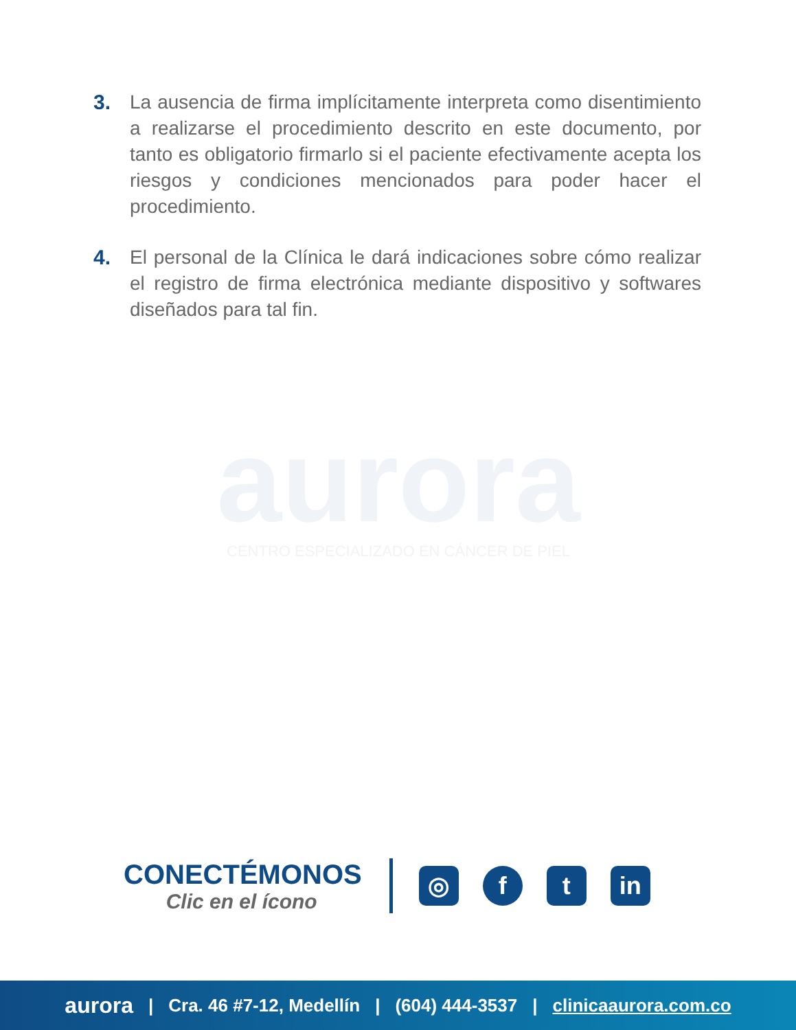3. La ausencia de firma implícitamente interpreta como disentimiento a realizarse el procedimiento descrito en este documento, por tanto es obligatorio firmarlo si el paciente efectivamente acepta los riesgos y condiciones mencionados para poder hacer el procedimiento.
4. El personal de la Clínica le dará indicaciones sobre cómo realizar el registro de firma electrónica mediante dispositivo y softwares diseñados para tal fin.
aurora
CENTRO ESPECIALIZADO EN CÁNCER DE PIEL
CONECTÉMONOS
Clic en el ícono
◎ f t in
aurora | Cra. 46 #7-12, Medellín | (604) 444-3537 | clinicaaurora.com.co